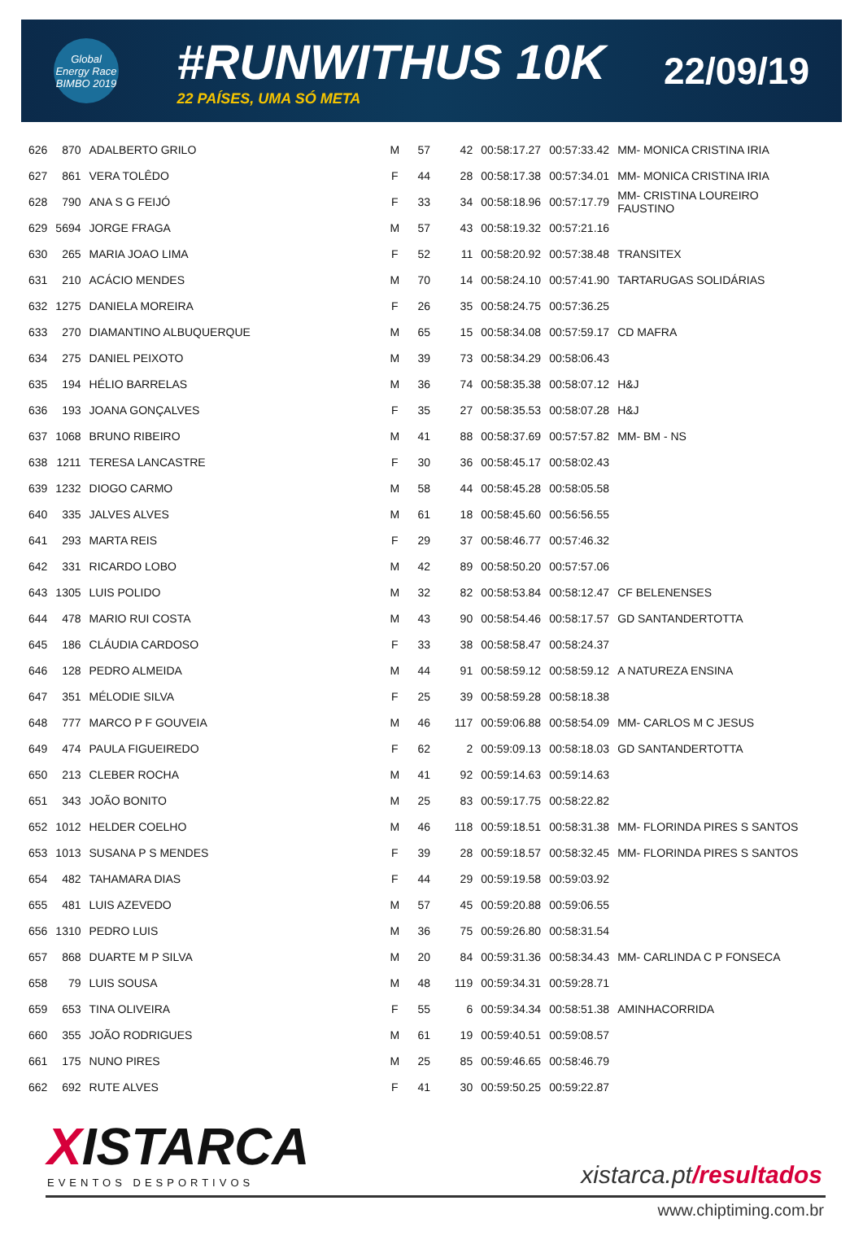Global Energy Race BIMBO 2019
#RUNWITHUS 10K
22 PAÍSES, UMA SÓ META
22/09/19
| 626 | 870 | ADALBERTO GRILO | M | 57 | 42 | 00:58:17.27 | 00:57:33.42 | MM- MONICA CRISTINA IRIA |
| 627 | 861 | VERA TOLÊDO | F | 44 | 28 | 00:58:17.38 | 00:57:34.01 | MM- MONICA CRISTINA IRIA |
| 628 | 790 | ANA S G FEIJÓ | F | 33 | 34 | 00:58:18.96 | 00:57:17.79 | MM- CRISTINA LOUREIRO FAUSTINO |
| 629 | 5694 | JORGE FRAGA | M | 57 | 43 | 00:58:19.32 | 00:57:21.16 | |
| 630 | 265 | MARIA JOAO LIMA | F | 52 | 11 | 00:58:20.92 | 00:57:38.48 | TRANSITEX |
| 631 | 210 | ACÁCIO MENDES | M | 70 | 14 | 00:58:24.10 | 00:57:41.90 | TARTARUGAS SOLIDÁRIAS |
| 632 | 1275 | DANIELA MOREIRA | F | 26 | 35 | 00:58:24.75 | 00:57:36.25 | |
| 633 | 270 | DIAMANTINO ALBUQUERQUE | M | 65 | 15 | 00:58:34.08 | 00:57:59.17 | CD MAFRA |
| 634 | 275 | DANIEL PEIXOTO | M | 39 | 73 | 00:58:34.29 | 00:58:06.43 | |
| 635 | 194 | HÉLIO BARRELAS | M | 36 | 74 | 00:58:35.38 | 00:58:07.12 | H&J |
| 636 | 193 | JOANA GONÇALVES | F | 35 | 27 | 00:58:35.53 | 00:58:07.28 | H&J |
| 637 | 1068 | BRUNO RIBEIRO | M | 41 | 88 | 00:58:37.69 | 00:57:57.82 | MM- BM - NS |
| 638 | 1211 | TERESA LANCASTRE | F | 30 | 36 | 00:58:45.17 | 00:58:02.43 | |
| 639 | 1232 | DIOGO CARMO | M | 58 | 44 | 00:58:45.28 | 00:58:05.58 | |
| 640 | 335 | JALVES ALVES | M | 61 | 18 | 00:58:45.60 | 00:56:56.55 | |
| 641 | 293 | MARTA REIS | F | 29 | 37 | 00:58:46.77 | 00:57:46.32 | |
| 642 | 331 | RICARDO LOBO | M | 42 | 89 | 00:58:50.20 | 00:57:57.06 | |
| 643 | 1305 | LUIS POLIDO | M | 32 | 82 | 00:58:53.84 | 00:58:12.47 | CF BELENENSES |
| 644 | 478 | MARIO RUI COSTA | M | 43 | 90 | 00:58:54.46 | 00:58:17.57 | GD SANTANDERTOTTA |
| 645 | 186 | CLÁUDIA CARDOSO | F | 33 | 38 | 00:58:58.47 | 00:58:24.37 | |
| 646 | 128 | PEDRO ALMEIDA | M | 44 | 91 | 00:58:59.12 | 00:58:59.12 | A NATUREZA ENSINA |
| 647 | 351 | MÉLODIE SILVA | F | 25 | 39 | 00:58:59.28 | 00:58:18.38 | |
| 648 | 777 | MARCO P F GOUVEIA | M | 46 | 117 | 00:59:06.88 | 00:58:54.09 | MM- CARLOS M C JESUS |
| 649 | 474 | PAULA FIGUEIREDO | F | 62 | 2 | 00:59:09.13 | 00:58:18.03 | GD SANTANDERTOTTA |
| 650 | 213 | CLEBER ROCHA | M | 41 | 92 | 00:59:14.63 | 00:59:14.63 | |
| 651 | 343 | JOÃO BONITO | M | 25 | 83 | 00:59:17.75 | 00:58:22.82 | |
| 652 | 1012 | HELDER COELHO | M | 46 | 118 | 00:59:18.51 | 00:58:31.38 | MM- FLORINDA PIRES S SANTOS |
| 653 | 1013 | SUSANA P S MENDES | F | 39 | 28 | 00:59:18.57 | 00:58:32.45 | MM- FLORINDA PIRES S SANTOS |
| 654 | 482 | TAHAMARA DIAS | F | 44 | 29 | 00:59:19.58 | 00:59:03.92 | |
| 655 | 481 | LUIS AZEVEDO | M | 57 | 45 | 00:59:20.88 | 00:59:06.55 | |
| 656 | 1310 | PEDRO LUIS | M | 36 | 75 | 00:59:26.80 | 00:58:31.54 | |
| 657 | 868 | DUARTE M P SILVA | M | 20 | 84 | 00:59:31.36 | 00:58:34.43 | MM- CARLINDA C P FONSECA |
| 658 | 79 | LUIS SOUSA | M | 48 | 119 | 00:59:34.31 | 00:59:28.71 | |
| 659 | 653 | TINA OLIVEIRA | F | 55 | 6 | 00:59:34.34 | 00:58:51.38 | AMINHACORRIDA |
| 660 | 355 | JOÃO RODRIGUES | M | 61 | 19 | 00:59:40.51 | 00:59:08.57 | |
| 661 | 175 | NUNO PIRES | M | 25 | 85 | 00:59:46.65 | 00:58:46.79 | |
| 662 | 692 | RUTE ALVES | F | 41 | 30 | 00:59:50.25 | 00:59:22.87 | |
XISTARCA
EVENTOS DESPORTIVOS
xistarca.pt/resultados
www.chiptiming.com.br